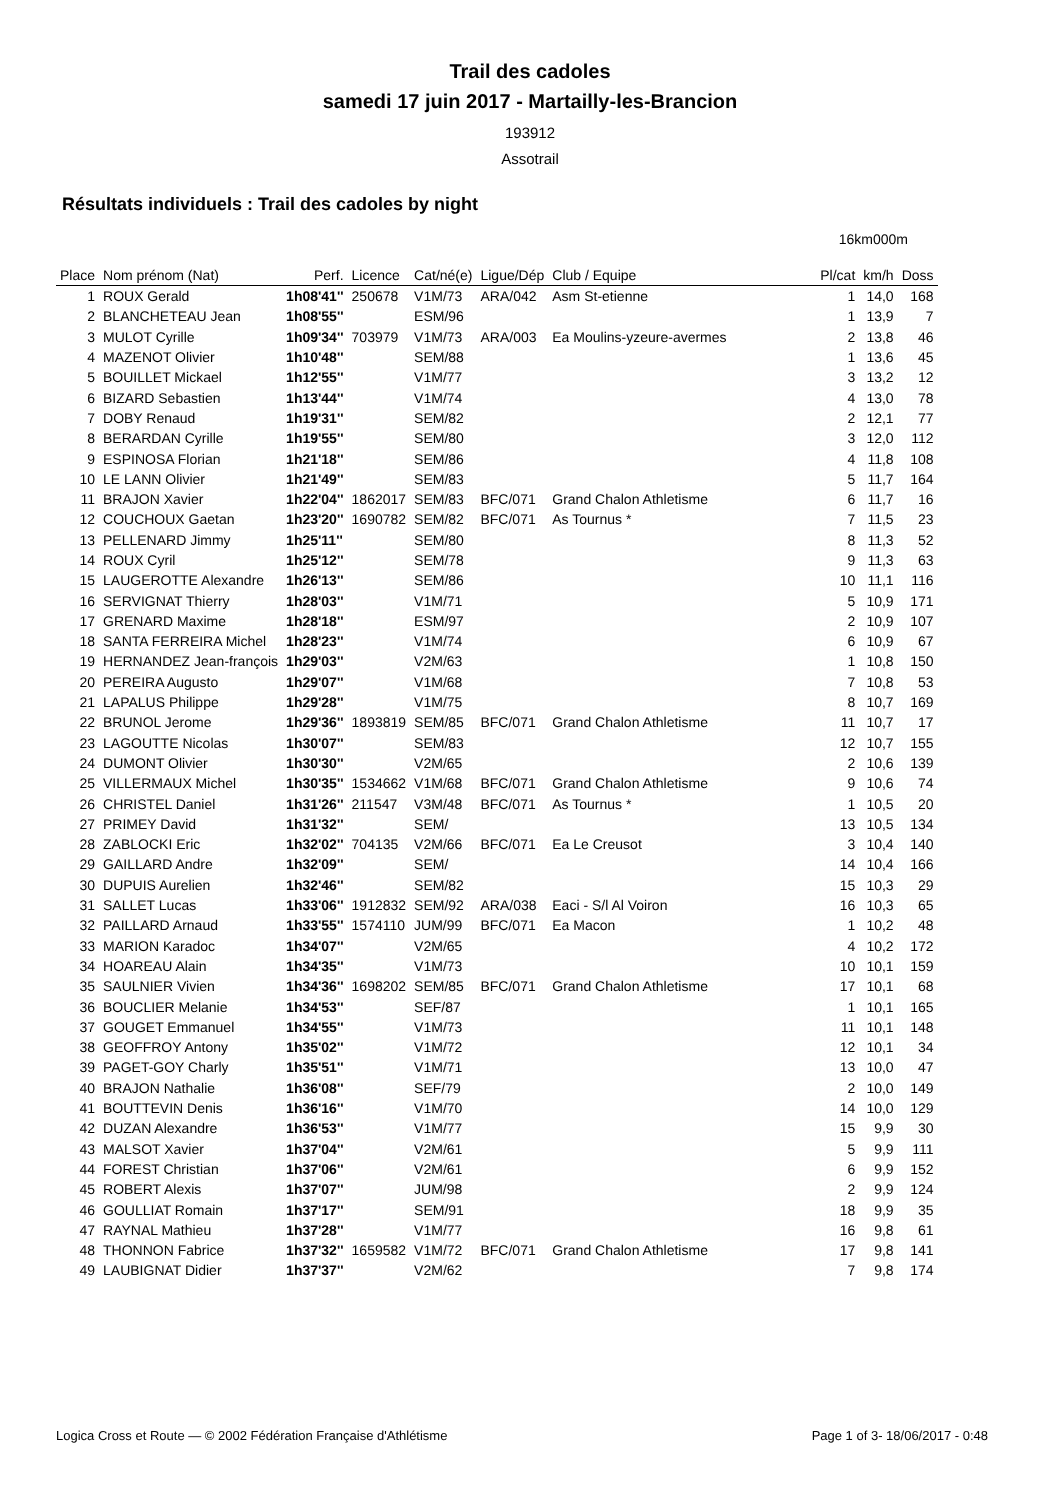Trail des cadoles
samedi 17 juin 2017 - Martailly-les-Brancion
193912
Assotrail
Résultats individuels : Trail des cadoles by night
16km000m
| Place | Nom prénom (Nat) | Perf. | Licence | Cat/né(e) | Ligue/Dép | Club / Equipe | Pl/cat | km/h | Doss |
| --- | --- | --- | --- | --- | --- | --- | --- | --- | --- |
| 1 | ROUX Gerald | 1h08'41'' | 250678 | V1M/73 | ARA/042 | Asm St-etienne | 1 | 14,0 | 168 |
| 2 | BLANCHETEAU Jean | 1h08'55'' | | ESM/96 | | | 1 | 13,9 | 7 |
| 3 | MULOT Cyrille | 1h09'34'' | 703979 | V1M/73 | ARA/003 | Ea Moulins-yzeure-avermes | 2 | 13,8 | 46 |
| 4 | MAZENOT Olivier | 1h10'48'' | | SEM/88 | | | 1 | 13,6 | 45 |
| 5 | BOUILLET Mickael | 1h12'55'' | | V1M/77 | | | 3 | 13,2 | 12 |
| 6 | BIZARD Sebastien | 1h13'44'' | | V1M/74 | | | 4 | 13,0 | 78 |
| 7 | DOBY Renaud | 1h19'31'' | | SEM/82 | | | 2 | 12,1 | 77 |
| 8 | BERARDAN Cyrille | 1h19'55'' | | SEM/80 | | | 3 | 12,0 | 112 |
| 9 | ESPINOSA Florian | 1h21'18'' | | SEM/86 | | | 4 | 11,8 | 108 |
| 10 | LE LANN Olivier | 1h21'49'' | | SEM/83 | | | 5 | 11,7 | 164 |
| 11 | BRAJON Xavier | 1h22'04'' | 1862017 | SEM/83 | BFC/071 | Grand Chalon Athletisme | 6 | 11,7 | 16 |
| 12 | COUCHOUX Gaetan | 1h23'20'' | 1690782 | SEM/82 | BFC/071 | As Tournus * | 7 | 11,5 | 23 |
| 13 | PELLENARD Jimmy | 1h25'11'' | | SEM/80 | | | 8 | 11,3 | 52 |
| 14 | ROUX Cyril | 1h25'12'' | | SEM/78 | | | 9 | 11,3 | 63 |
| 15 | LAUGEROTTE Alexandre | 1h26'13'' | | SEM/86 | | | 10 | 11,1 | 116 |
| 16 | SERVIGNAT Thierry | 1h28'03'' | | V1M/71 | | | 5 | 10,9 | 171 |
| 17 | GRENARD Maxime | 1h28'18'' | | ESM/97 | | | 2 | 10,9 | 107 |
| 18 | SANTA FERREIRA Michel | 1h28'23'' | | V1M/74 | | | 6 | 10,9 | 67 |
| 19 | HERNANDEZ Jean-françois | 1h29'03'' | | V2M/63 | | | 1 | 10,8 | 150 |
| 20 | PEREIRA Augusto | 1h29'07'' | | V1M/68 | | | 7 | 10,8 | 53 |
| 21 | LAPALUS Philippe | 1h29'28'' | | V1M/75 | | | 8 | 10,7 | 169 |
| 22 | BRUNOL Jerome | 1h29'36'' | 1893819 | SEM/85 | BFC/071 | Grand Chalon Athletisme | 11 | 10,7 | 17 |
| 23 | LAGOUTTE Nicolas | 1h30'07'' | | SEM/83 | | | 12 | 10,7 | 155 |
| 24 | DUMONT Olivier | 1h30'30'' | | V2M/65 | | | 2 | 10,6 | 139 |
| 25 | VILLERMAUX Michel | 1h30'35'' | 1534662 | V1M/68 | BFC/071 | Grand Chalon Athletisme | 9 | 10,6 | 74 |
| 26 | CHRISTEL Daniel | 1h31'26'' | 211547 | V3M/48 | BFC/071 | As Tournus * | 1 | 10,5 | 20 |
| 27 | PRIMEY David | 1h31'32'' | | SEM/ | | | 13 | 10,5 | 134 |
| 28 | ZABLOCKI Eric | 1h32'02'' | 704135 | V2M/66 | BFC/071 | Ea Le Creusot | 3 | 10,4 | 140 |
| 29 | GAILLARD Andre | 1h32'09'' | | SEM/ | | | 14 | 10,4 | 166 |
| 30 | DUPUIS Aurelien | 1h32'46'' | | SEM/82 | | | 15 | 10,3 | 29 |
| 31 | SALLET Lucas | 1h33'06'' | 1912832 | SEM/92 | ARA/038 | Eaci - S/l Al Voiron | 16 | 10,3 | 65 |
| 32 | PAILLARD Arnaud | 1h33'55'' | 1574110 | JUM/99 | BFC/071 | Ea Macon | 1 | 10,2 | 48 |
| 33 | MARION Karadoc | 1h34'07'' | | V2M/65 | | | 4 | 10,2 | 172 |
| 34 | HOAREAU Alain | 1h34'35'' | | V1M/73 | | | 10 | 10,1 | 159 |
| 35 | SAULNIER Vivien | 1h34'36'' | 1698202 | SEM/85 | BFC/071 | Grand Chalon Athletisme | 17 | 10,1 | 68 |
| 36 | BOUCLIER Melanie | 1h34'53'' | | SEF/87 | | | 1 | 10,1 | 165 |
| 37 | GOUGET Emmanuel | 1h34'55'' | | V1M/73 | | | 11 | 10,1 | 148 |
| 38 | GEOFFROY Antony | 1h35'02'' | | V1M/72 | | | 12 | 10,1 | 34 |
| 39 | PAGET-GOY Charly | 1h35'51'' | | V1M/71 | | | 13 | 10,0 | 47 |
| 40 | BRAJON Nathalie | 1h36'08'' | | SEF/79 | | | 2 | 10,0 | 149 |
| 41 | BOUTTEVIN Denis | 1h36'16'' | | V1M/70 | | | 14 | 10,0 | 129 |
| 42 | DUZAN Alexandre | 1h36'53'' | | V1M/77 | | | 15 | 9,9 | 30 |
| 43 | MALSOT Xavier | 1h37'04'' | | V2M/61 | | | 5 | 9,9 | 111 |
| 44 | FOREST Christian | 1h37'06'' | | V2M/61 | | | 6 | 9,9 | 152 |
| 45 | ROBERT Alexis | 1h37'07'' | | JUM/98 | | | 2 | 9,9 | 124 |
| 46 | GOULLIAT Romain | 1h37'17'' | | SEM/91 | | | 18 | 9,9 | 35 |
| 47 | RAYNAL Mathieu | 1h37'28'' | | V1M/77 | | | 16 | 9,8 | 61 |
| 48 | THONNON Fabrice | 1h37'32'' | 1659582 | V1M/72 | BFC/071 | Grand Chalon Athletisme | 17 | 9,8 | 141 |
| 49 | LAUBIGNAT Didier | 1h37'37'' | | V2M/62 | | | 7 | 9,8 | 174 |
Logica Cross et Route — © 2002 Fédération Française d'Athlétisme Page 1 of 3- 18/06/2017 - 0:48